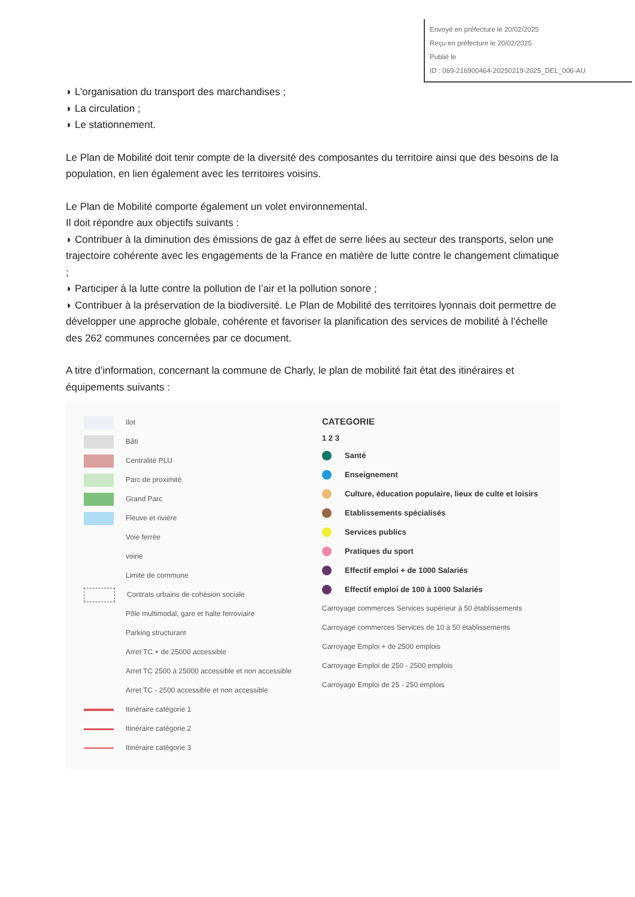Envoyé en préfecture le 20/02/2025
Reçu en préfecture le 20/02/2025
Publié le
ID : 069-216900464-20250219-2025_DEL_006-AU
◗ L’organisation du transport des marchandises ;
◗ La circulation ;
◗ Le stationnement.
Le Plan de Mobilité doit tenir compte de la diversité des composantes du territoire ainsi que des besoins de la population, en lien également avec les territoires voisins.
Le Plan de Mobilité comporte également un volet environnemental.
Il doit répondre aux objectifs suivants :
◗ Contribuer à la diminution des émissions de gaz à effet de serre liées au secteur des transports, selon une trajectoire cohérente avec les engagements de la France en matière de lutte contre le changement climatique ;
◗ Participer à la lutte contre la pollution de l’air et la pollution sonore ;
◗ Contribuer à la préservation de la biodiversité. Le Plan de Mobilité des territoires lyonnais doit permettre de développer une approche globale, cohérente et favoriser la planification des services de mobilité à l’échelle des 262 communes concernées par ce document.
A titre d’information, concernant la commune de Charly, le plan de mobilité fait état des itinéraires et équipements suivants :
Ilot
Bâti
Centralité PLU
Parc de proximité
Grand Parc
Fleuve et rivière
Voie ferrée
voirie
Limite de commune
Contrats urbains de cohésion sociale
Pôle multimodal, gare et halte ferroviaire
Parking structurant
Arret TC + de 25000 accessible
Arret TC 2500 à 25000 accessible et non accessible
Arret TC - 2500 accessible et non accessible
Itinéraire catégorie 1
Itinéraire catégorie 2
Itinéraire catégorie 3
CATEGORIE
1 2 3
Santé
Enseignement
Culture, éducation populaire, lieux de culte et loisirs
Etablissements spécialisés
Services publics
Pratiques du sport
Effectif emploi + de 1000 Salariés
Effectif emploi de 100 à 1000 Salariés
Carroyage commerces Services supérieur à 50 établissements
Carroyage commerces Services de 10 à 50 établissements
Carroyage Emploi + de 2500 emplois
Carroyage Emploi de 250 - 2500 emplois
Carroyage Emploi de 25 - 250 emplois